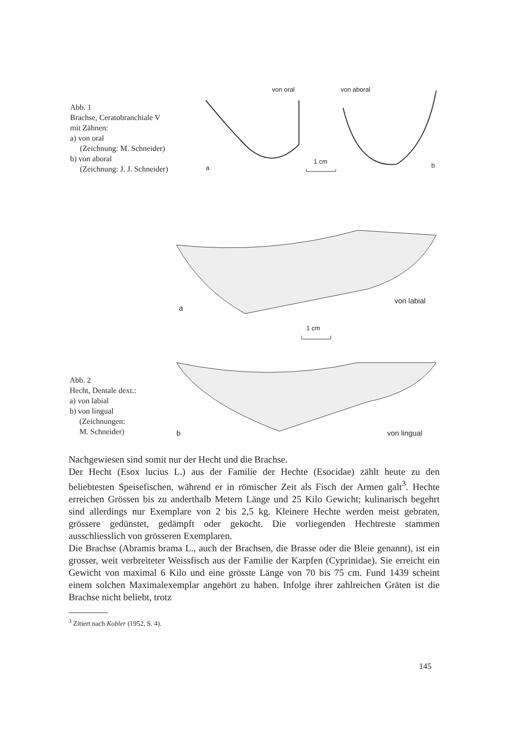Abb. 1
Brachse, Ceratobranchiale V
mit Zähnen:
a) von oral
(Zeichnung: M. Schneider)
b) von aboral
(Zeichnung: J. J. Schneider)
von oral von aboral
a
1 cm
b
a
von labial
1 cm
b von lingual
Abb. 2
Hecht, Dentale dext.:
a) von labial
b) von lingual
(Zeichnungen:
M. Schneider)
Nachgewiesen sind somit nur der Hecht und die Brachse.
Der Hecht (Esox lucius L.) aus der Familie der Hechte (Esocidae) zählt heute zu den beliebtesten Speisefischen, während er in römischer Zeit als Fisch der Armen galt<sup>3</sup>. Hechte erreichen Grössen bis zu anderthalb Metern Länge und 25 Kilo Gewicht; kulinarisch begehrt sind allerdings nur Exemplare von 2 bis 2,5 kg. Kleinere Hechte werden meist gebraten, grössere gedünstet, gedämpft oder gekocht. Die vorliegenden Hechtreste stammen ausschliesslich von grösseren Exemplaren.
Die Brachse (Abramis brama L., auch der Brachsen, die Brasse oder die Bleie genannt), ist ein grosser, weit verbreiteter Weissfisch aus der Familie der Karpfen (Cyprinidae). Sie erreicht ein Gewicht von maximal 6 Kilo und eine grösste Länge von 70 bis 75 cm. Fund 1439 scheint einem solchen Maximalexemplar angehört zu haben. Infolge ihrer zahlreichen Gräten ist die Brachse nicht beliebt, trotz
<sup>3</sup> Zitiert nach Kobler (1952, S. 4).
145